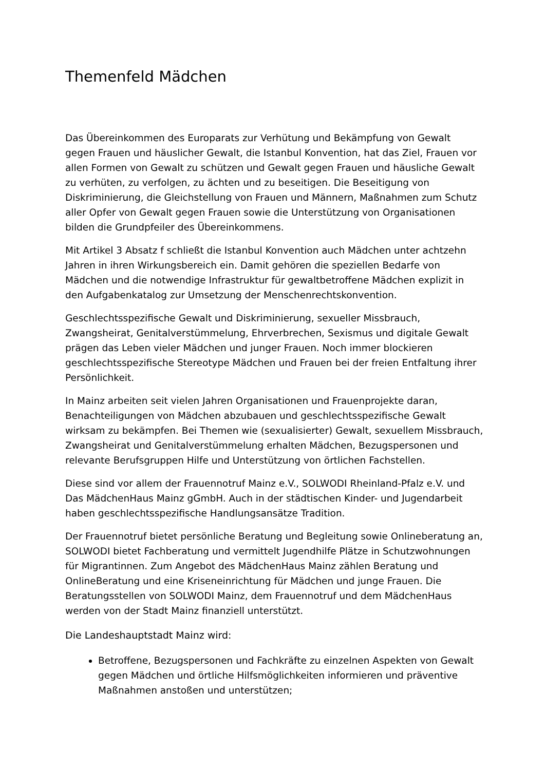Themenfeld Mädchen
Das Übereinkommen des Europarats zur Verhütung und Bekämpfung von Gewalt gegen Frauen und häuslicher Gewalt, die Istanbul Konvention, hat das Ziel, Frauen vor allen Formen von Gewalt zu schützen und Gewalt gegen Frauen und häusliche Gewalt zu verhüten, zu verfolgen, zu ächten und zu beseitigen. Die Beseitigung von Diskriminierung, die Gleichstellung von Frauen und Männern, Maßnahmen zum Schutz aller Opfer von Gewalt gegen Frauen sowie die Unterstützung von Organisationen bilden die Grundpfeiler des Übereinkommens.
Mit Artikel 3 Absatz f schließt die Istanbul Konvention auch Mädchen unter achtzehn Jahren in ihren Wirkungsbereich ein. Damit gehören die speziellen Bedarfe von Mädchen und die notwendige Infrastruktur für gewaltbetroffene Mädchen explizit in den Aufgabenkatalog zur Umsetzung der Menschenrechtskonvention.
Geschlechtsspezifische Gewalt und Diskriminierung, sexueller Missbrauch, Zwangsheirat, Genitalverstümmelung, Ehrverbrechen, Sexismus und digitale Gewalt prägen das Leben vieler Mädchen und junger Frauen. Noch immer blockieren geschlechtsspezifische Stereotype Mädchen und Frauen bei der freien Entfaltung ihrer Persönlichkeit.
In Mainz arbeiten seit vielen Jahren Organisationen und Frauenprojekte daran, Benachteiligungen von Mädchen abzubauen und geschlechtsspezifische Gewalt wirksam zu bekämpfen. Bei Themen wie (sexualisierter) Gewalt, sexuellem Missbrauch, Zwangsheirat und Genitalverstümmelung erhalten Mädchen, Bezugspersonen und relevante Berufsgruppen Hilfe und Unterstützung von örtlichen Fachstellen.
Diese sind vor allem der Frauennotruf Mainz e.V., SOLWODI Rheinland-Pfalz e.V. und Das MädchenHaus Mainz gGmbH. Auch in der städtischen Kinder- und Jugendarbeit haben geschlechtsspezifische Handlungsansätze Tradition.
Der Frauennotruf bietet persönliche Beratung und Begleitung sowie Onlineberatung an, SOLWODI bietet Fachberatung und vermittelt Jugendhilfe Plätze in Schutzwohnungen für Migrantinnen. Zum Angebot des MädchenHaus Mainz zählen Beratung und OnlineBeratung und eine Kriseneinrichtung für Mädchen und junge Frauen. Die Beratungsstellen von SOLWODI Mainz, dem Frauennotruf und dem MädchenHaus werden von der Stadt Mainz finanziell unterstützt.
Die Landeshauptstadt Mainz wird:
Betroffene, Bezugspersonen und Fachkräfte zu einzelnen Aspekten von Gewalt gegen Mädchen und örtliche Hilfsmöglichkeiten informieren und präventive Maßnahmen anstoßen und unterstützen;